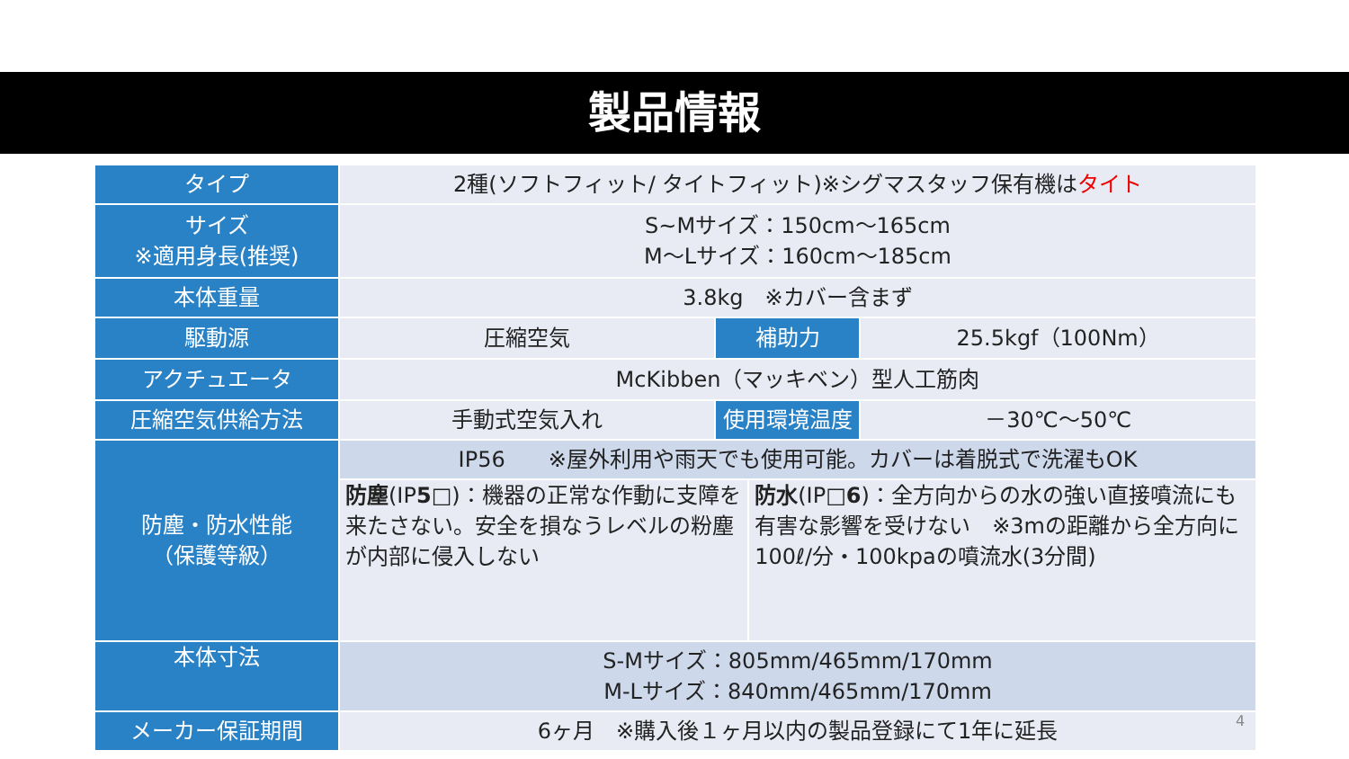製品情報
| タイプ | 2種(ソフトフィット/ タイトフィット)※シグマスタッフ保有機は タイト | | | |
| サイズ ※適用身長(推奨) | S~Mサイズ：150cm～165cm M～Lサイズ：160cm～185cm | | | |
| 本体重量 | 3.8kg ※カバー含まず | | | |
| 駆動源 | 圧縮空気 | 補助力 | | 25.5kgf（100Nm） |
| アクチュエータ | McKibben（マッキベン）型人工筋肉 | | | |
| 圧縮空気供給方法 | 手動式空気入れ | 使用環境温度 | | －30℃～50℃ |
| 防塵・防水性能 （保護等級） | IP56 ※屋外利用や雨天でも使用可能。カバーは着脱式で洗濯もOK | | | |
| | 防塵 (IP 5 □)：機器の正常な作動に支障を来たさない。安全を損なうレベルの粉塵が内部に侵入しない | | 防水 (IP□ 6 )：全方向からの水の強い直接噴流にも有害な影響を受けない ※3mの距離から全方向に100ℓ/分・100kpaの噴流水(3分間) | |
| 本体寸法 | S-Mサイズ：805mm/465mm/170mm M-Lサイズ：840mm/465mm/170mm | | | |
| メーカー保証期間 | 6ヶ月 ※購入後１ヶ月以内の製品登録にて1年に延長 | | | |
4